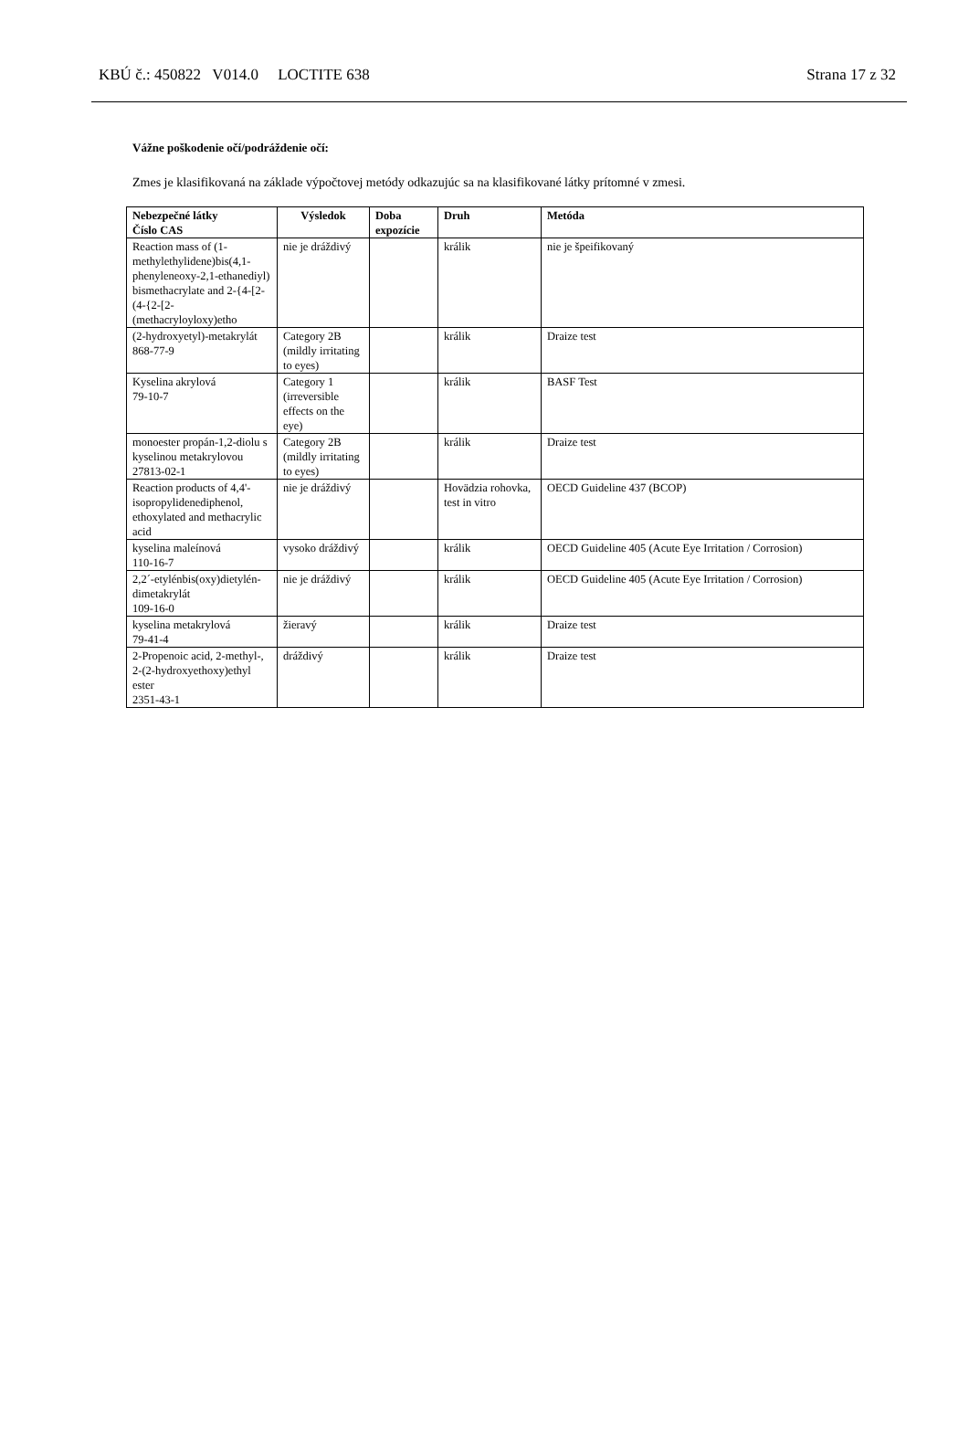KBÚ č.: 450822 V014.0 LOCTITE 638 Strana 17 z 32
Vážne poškodenie očí/podráždenie očí:
Zmes je klasifikovaná na základe výpočtovej metódy odkazujúc sa na klasifikované látky prítomné v zmesi.
| Nebezpečné látky Číslo CAS | Výsledok | Doba expozície | Druh | Metóda |
| --- | --- | --- | --- | --- |
| Reaction mass of (1-methylethylidene)bis(4,1-phenyleneoxy-2,1-ethanediyl) bismethacrylate and 2-{4-[2-(4-{2-[2-(methacryloyloxy)etho | nie je dráždivý | | králik | nie je špeifikovaný |
| (2-hydroxyetyl)-metakrylát 868-77-9 | Category 2B (mildly irritating to eyes) | | králik | Draize test |
| Kyselina akrylová 79-10-7 | Category 1 (irreversible effects on the eye) | | králik | BASF Test |
| monoester propán-1,2-diolu s kyselinou metakrylovou 27813-02-1 | Category 2B (mildly irritating to eyes) | | králik | Draize test |
| Reaction products of 4,4'-isopropylidenediphenol, ethoxylated and methacrylic acid | nie je dráždivý | | Hovädzia rohovka, test in vitro | OECD Guideline 437 (BCOP) |
| kyselina maleínová 110-16-7 | vysoko dráždivý | | králik | OECD Guideline 405 (Acute Eye Irritation / Corrosion) |
| 2,2´-etylénbis(oxy)dietylén-dimetakrylát 109-16-0 | nie je dráždivý | | králik | OECD Guideline 405 (Acute Eye Irritation / Corrosion) |
| kyselina metakrylová 79-41-4 | žieravý | | králik | Draize test |
| 2-Propenoic acid, 2-methyl-, 2-(2-hydroxyethoxy)ethyl ester 2351-43-1 | dráždivý | | králik | Draize test |